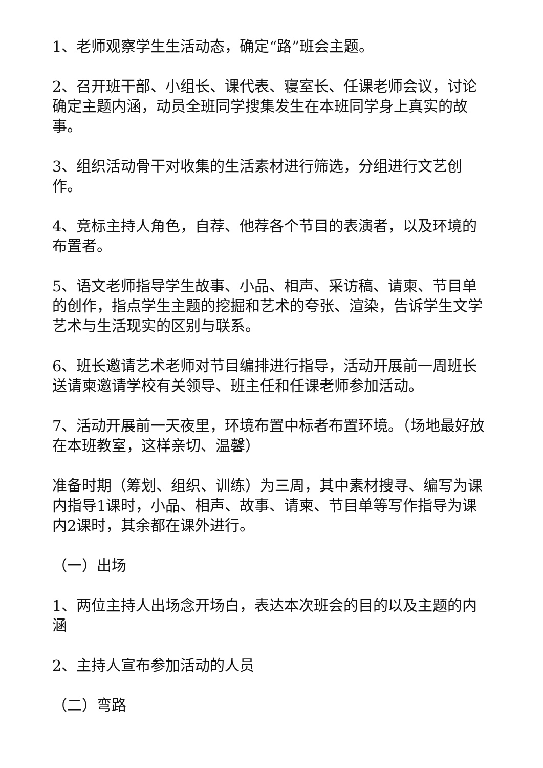1、老师观察学生生活动态，确定“路”班会主题。
2、召开班干部、小组长、课代表、寝室长、任课老师会议，讨论确定主题内涵，动员全班同学搜集发生在本班同学身上真实的故事。
3、组织活动骨干对收集的生活素材进行筛选，分组进行文艺创作。
4、竞标主持人角色，自荐、他荐各个节目的表演者，以及环境的布置者。
5、语文老师指导学生故事、小品、相声、采访稿、请柬、节目单的创作，指点学生主题的挖掘和艺术的夸张、渲染，告诉学生文学艺术与生活现实的区别与联系。
6、班长邀请艺术老师对节目编排进行指导，活动开展前一周班长送请柬邀请学校有关领导、班主任和任课老师参加活动。
7、活动开展前一天夜里，环境布置中标者布置环境。（场地最好放在本班教室，这样亲切、温馨）
准备时期（筹划、组织、训练）为三周，其中素材搜寻、编写为课内指导1课时，小品、相声、故事、请柬、节目单等写作指导为课内2课时，其余都在课外进行。
（一）出场
1、两位主持人出场念开场白，表达本次班会的目的以及主题的内涵
2、主持人宣布参加活动的人员
（二）弯路